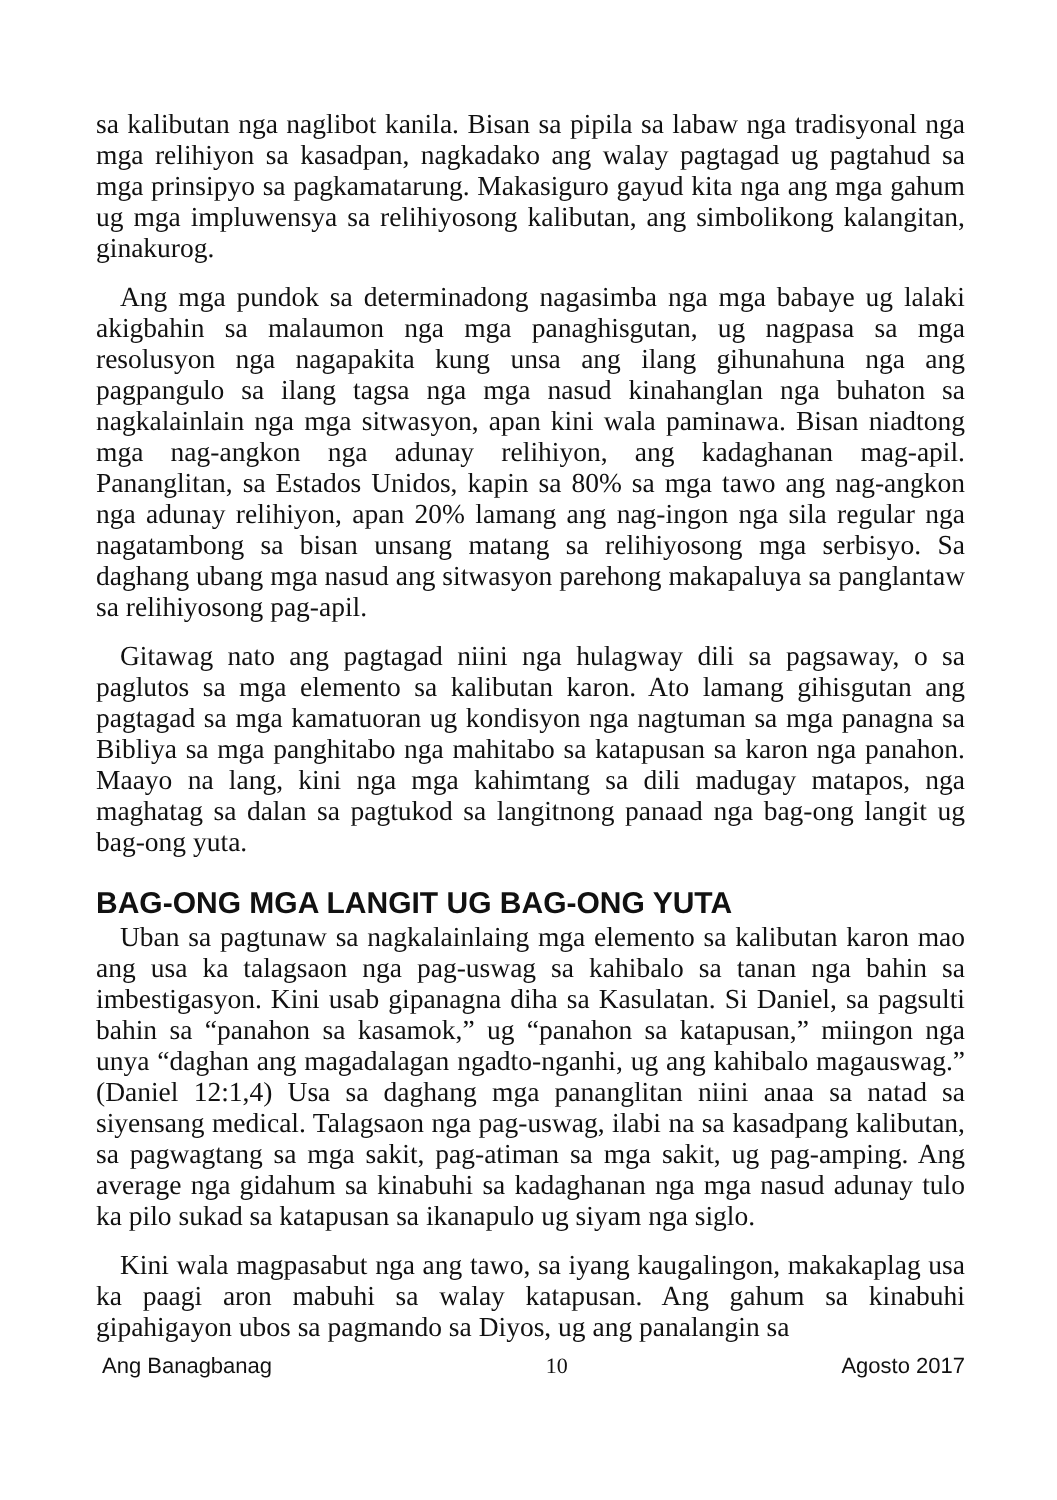sa kalibutan nga naglibot kanila. Bisan sa pipila sa labaw nga tradisyonal nga mga relihiyon sa kasadpan, nagkadako ang walay pagtagad ug pagtahud sa mga prinsipyo sa pagkamatarung. Makasiguro gayud kita nga ang mga gahum ug mga impluwensya sa relihiyosong kalibutan, ang simbolikong kalangitan, ginakurog.
Ang mga pundok sa determinadong nagasimba nga mga babaye ug lalaki akigbahin sa malaumon nga mga panaghisgutan, ug nagpasa sa mga resolusyon nga nagapakita kung unsa ang ilang gihunahuna nga ang pagpangulo sa ilang tagsa nga mga nasud kinahanglan nga buhaton sa nagkalainlain nga mga sitwasyon, apan kini wala paminawa. Bisan niadtong mga nag-angkon nga adunay relihiyon, ang kadaghanan mag-apil. Pananglitan, sa Estados Unidos, kapin sa 80% sa mga tawo ang nag-angkon nga adunay relihiyon, apan 20% lamang ang nag-ingon nga sila regular nga nagatambong sa bisan unsang matang sa relihiyosong mga serbisyo. Sa daghang ubang mga nasud ang sitwasyon parehong makapaluya sa panglantaw sa relihiyosong pag-apil.
Gitawag nato ang pagtagad niini nga hulagway dili sa pagsaway, o sa paglutos sa mga elemento sa kalibutan karon. Ato lamang gihisgutan ang pagtagad sa mga kamatuoran ug kondisyon nga nagtuman sa mga panagna sa Bibliya sa mga panghitabo nga mahitabo sa katapusan sa karon nga panahon. Maayo na lang, kini nga mga kahimtang sa dili madugay matapos, nga maghatag sa dalan sa pagtukod sa langitnong panaad nga bag-ong langit ug bag-ong yuta.
BAG-ONG MGA LANGIT UG BAG-ONG YUTA
Uban sa pagtunaw sa nagkalainlaing mga elemento sa kalibutan karon mao ang usa ka talagsaon nga pag-uswag sa kahibalo sa tanan nga bahin sa imbestigasyon. Kini usab gipanagna diha sa Kasulatan. Si Daniel, sa pagsulti bahin sa “panahon sa kasamok,” ug “panahon sa katapusan,” miingon nga unya “daghan ang magadalagan ngadto-nganhi, ug ang kahibalo magauswag.” (Daniel 12:1,4) Usa sa daghang mga pananglitan niini anaa sa natad sa siyensang medical. Talagsaon nga pag-uswag, ilabi na sa kasadpang kalibutan, sa pagwagtang sa mga sakit, pag-atiman sa mga sakit, ug pag-amping. Ang average nga gidahum sa kinabuhi sa kadaghanan nga mga nasud adunay tulo ka pilo sukad sa katapusan sa ikanapulo ug siyam nga siglo.
Kini wala magpasabut nga ang tawo, sa iyang kaugalingon, makakaplag usa ka paagi aron mabuhi sa walay katapusan. Ang gahum sa kinabuhi gipahigayon ubos sa pagmando sa Diyos, ug ang panalangin sa
Ang Banagbanag 10 Agosto 2017